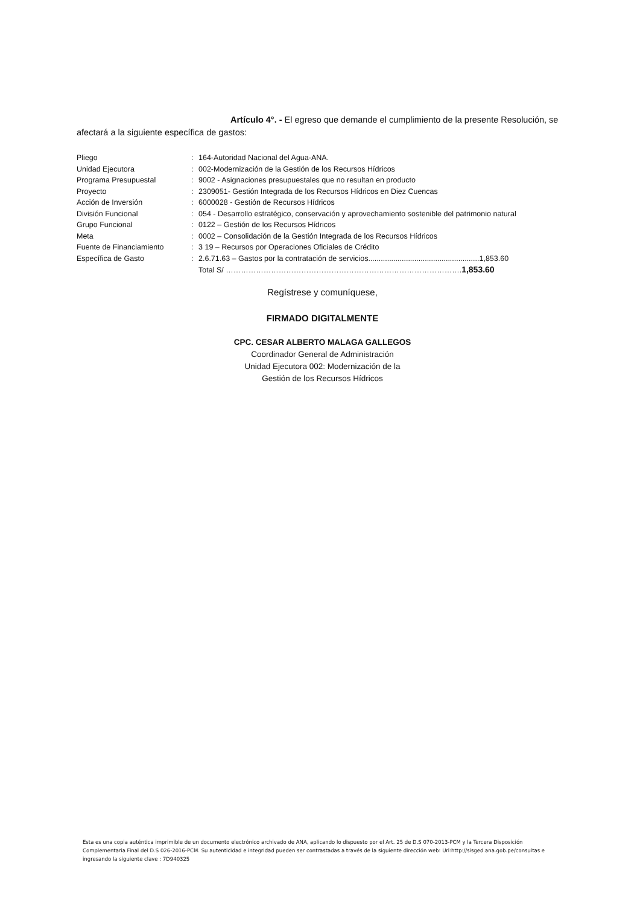Artículo 4°. - El egreso que demande el cumplimiento de la presente Resolución, se afectará a la siguiente específica de gastos:
| Pliego | : | 164-Autoridad Nacional del Agua-ANA. |
| Unidad Ejecutora | : | 002-Modernización de la Gestión de los Recursos Hídricos |
| Programa Presupuestal | : | 9002 - Asignaciones presupuestales que no resultan en producto |
| Proyecto | : | 2309051- Gestión Integrada de los Recursos Hídricos en Diez Cuencas |
| Acción de Inversión | : | 6000028 - Gestión de Recursos Hídricos |
| División Funcional | : | 054 - Desarrollo estratégico, conservación y aprovechamiento sostenible del patrimonio natural |
| Grupo Funcional | : | 0122 – Gestión de los Recursos Hídricos |
| Meta | : | 0002 – Consolidación de la Gestión Integrada de los Recursos Hídricos |
| Fuente de Financiamiento | : | 3 19 – Recursos por Operaciones Oficiales de Crédito |
| Específica de Gasto | : | 2.6.71.63 – Gastos por la contratación de servicios.....................................................1,853.60 |
| | | Total S/ …………………………………………………………………………………. 1,853.60 |
Regístrese y comuníquese,
FIRMADO DIGITALMENTE
CPC. CESAR ALBERTO MALAGA GALLEGOS
Coordinador General de Administración
Unidad Ejecutora 002: Modernización de la
Gestión de los Recursos Hídricos
Esta es una copia auténtica imprimible de un documento electrónico archivado de ANA, aplicando lo dispuesto por el Art. 25 de D.S 070-2013-PCM y la Tercera Disposición Complementaria Final del D.S 026-2016-PCM. Su autenticidad e integridad pueden ser contrastadas a través de la siguiente dirección web: Url:http://sisged.ana.gob.pe/consultas e ingresando la siguiente clave : 7D940325